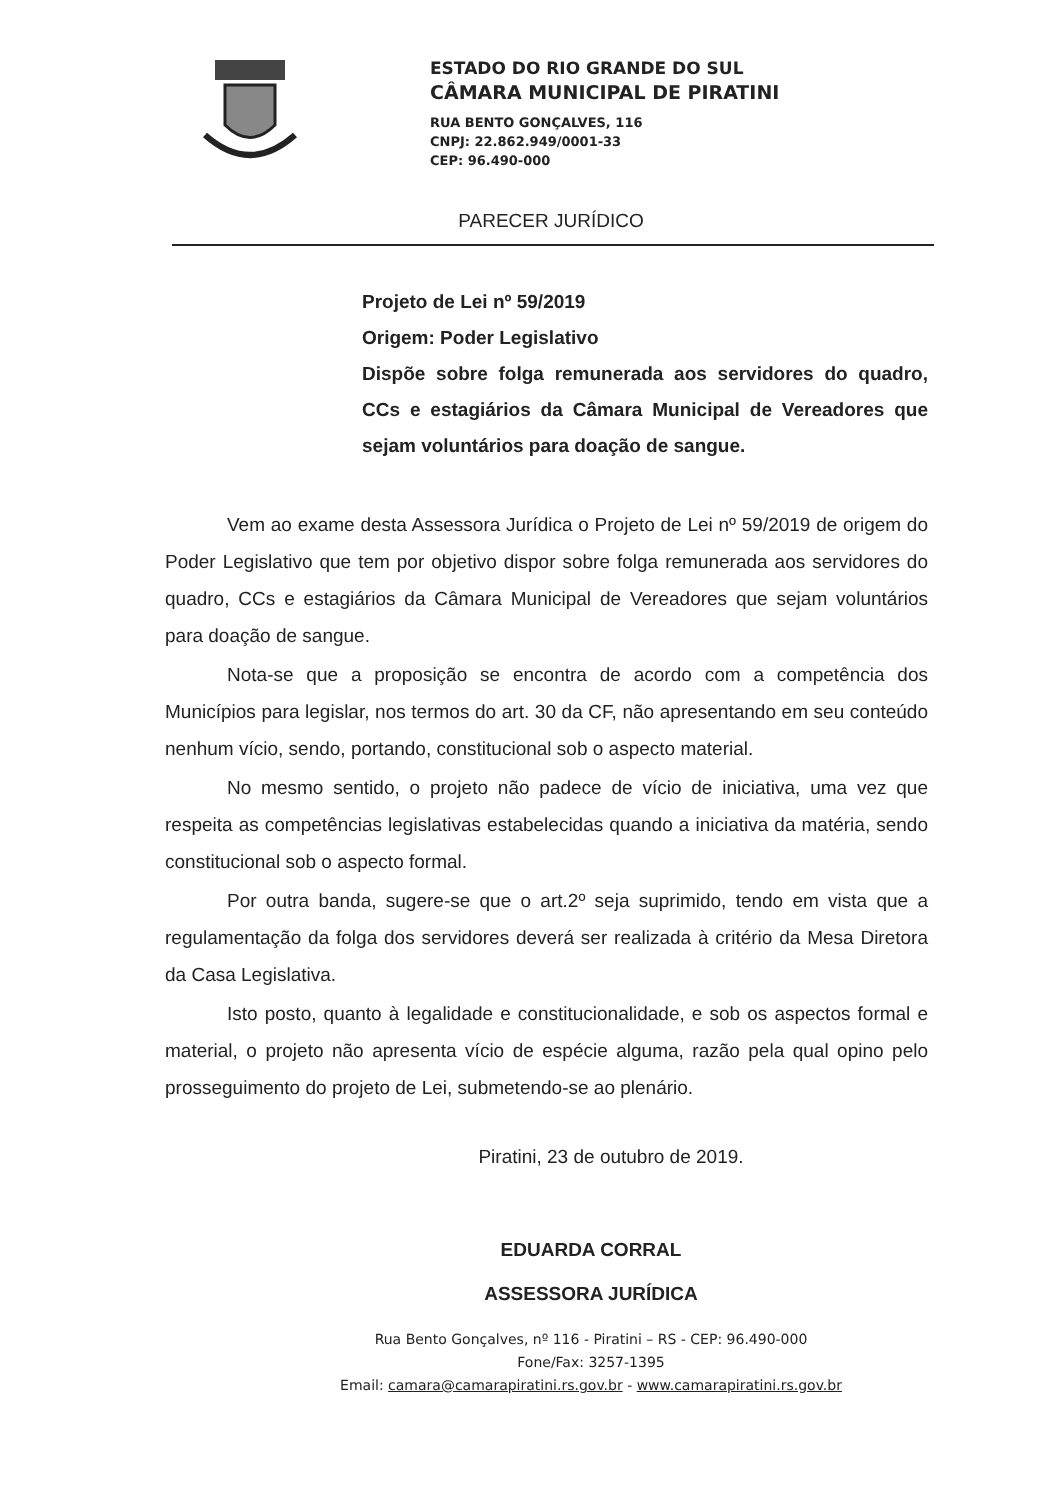ESTADO DO RIO GRANDE DO SUL
CÂMARA MUNICIPAL DE PIRATINI
RUA BENTO GONÇALVES, 116
CNPJ: 22.862.949/0001-33
CEP: 96.490-000
PARECER JURÍDICO
Projeto de Lei nº 59/2019
Origem: Poder Legislativo
Dispõe sobre folga remunerada aos servidores do quadro, CCs e estagiários da Câmara Municipal de Vereadores que sejam voluntários para doação de sangue.
Vem ao exame desta Assessora Jurídica o Projeto de Lei nº 59/2019 de origem do Poder Legislativo que tem por objetivo dispor sobre folga remunerada aos servidores do quadro, CCs e estagiários da Câmara Municipal de Vereadores que sejam voluntários para doação de sangue.
Nota-se que a proposição se encontra de acordo com a competência dos Municípios para legislar, nos termos do art. 30 da CF, não apresentando em seu conteúdo nenhum vício, sendo, portando, constitucional sob o aspecto material.
No mesmo sentido, o projeto não padece de vício de iniciativa, uma vez que respeita as competências legislativas estabelecidas quando a iniciativa da matéria, sendo constitucional sob o aspecto formal.
Por outra banda, sugere-se que o art.2º seja suprimido, tendo em vista que a regulamentação da folga dos servidores deverá ser realizada à critério da Mesa Diretora da Casa Legislativa.
Isto posto, quanto à legalidade e constitucionalidade, e sob os aspectos formal e material, o projeto não apresenta vício de espécie alguma, razão pela qual opino pelo prosseguimento do projeto de Lei, submetendo-se ao plenário.
Piratini, 23 de outubro de 2019.
EDUARDA CORRAL
ASSESSORA JURÍDICA
Rua Bento Gonçalves, nº 116 - Piratini – RS - CEP: 96.490-000
Fone/Fax: 3257-1395
Email: camara@camarapiratini.rs.gov.br - www.camarapiratini.rs.gov.br